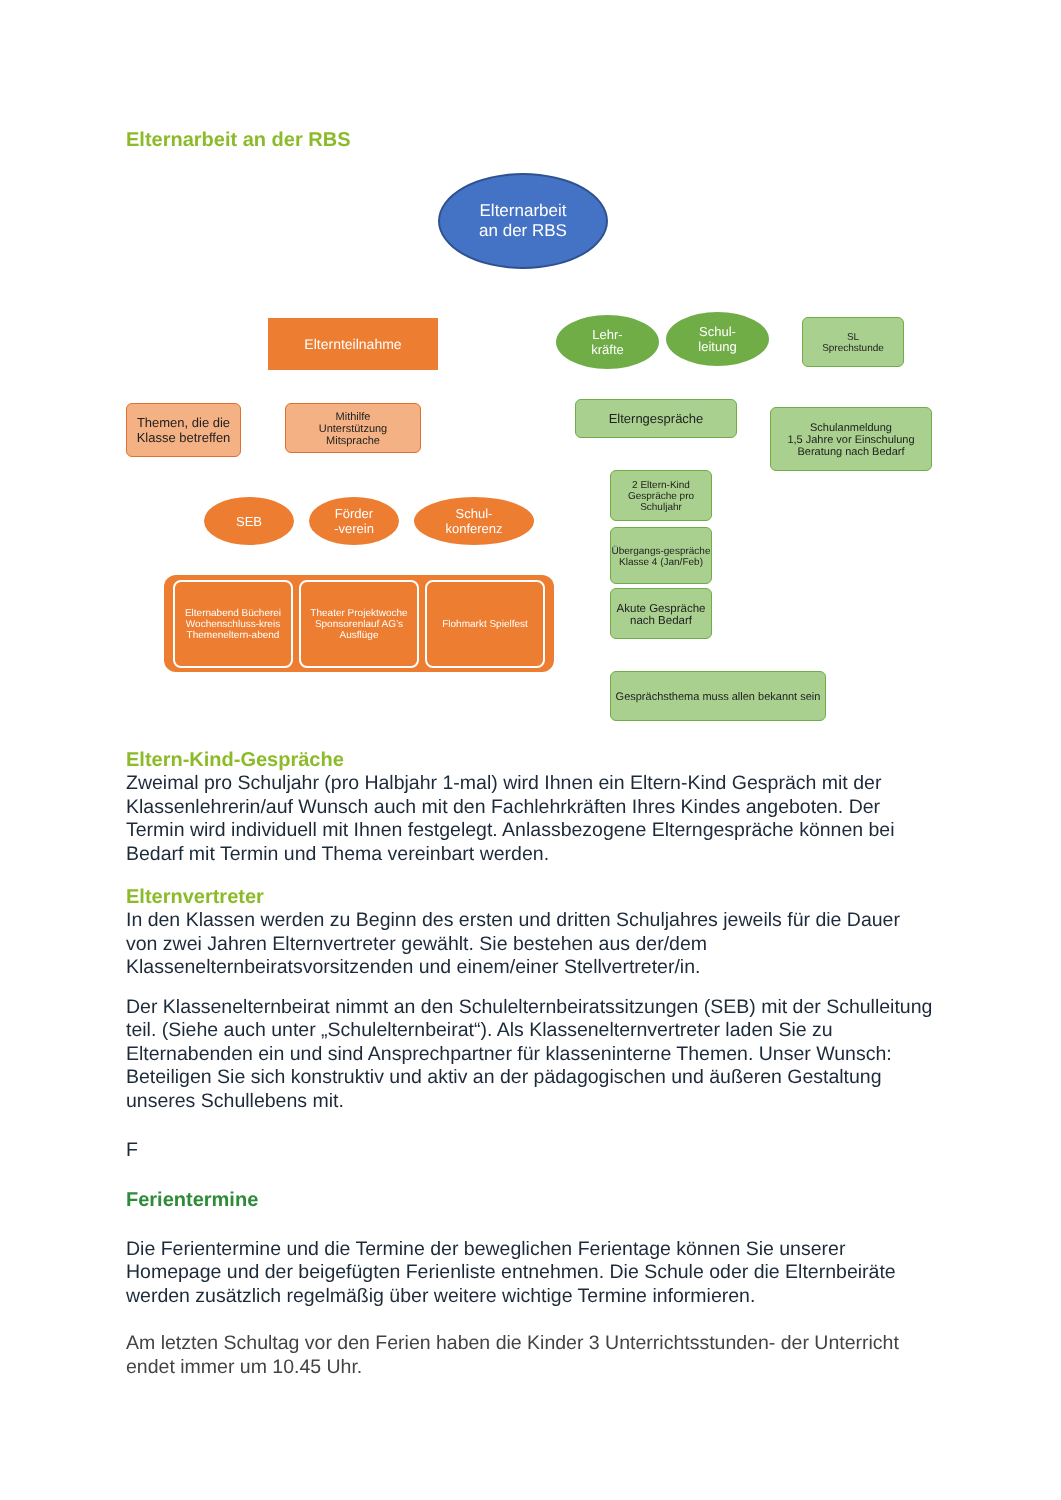Elternarbeit an der RBS
Elternarbeit
an der RBS
Elternteilnahme
Themen, die die Klasse betreffen
Mithilfe
Unterstützung
Mitsprache
SEB
Förder
-verein
Schul-
konferenz
Elternabend Bücherei Wochenschluss-kreis Themeneltern-abend
Theater Projektwoche Sponsorenlauf AG’s Ausflüge
Flohmarkt Spielfest
Lehr-
kräfte
Schul-
leitung
SL
Sprechstunde
Elterngespräche
Schulanmeldung
1,5 Jahre vor Einschulung
Beratung nach Bedarf
2 Eltern-Kind Gespräche pro Schuljahr
Übergangs-gespräche Klasse 4 (Jan/Feb)
Akute Gespräche nach Bedarf
Gesprächsthema muss allen bekannt sein
Eltern-Kind-Gespräche
Zweimal pro Schuljahr (pro Halbjahr 1-mal) wird Ihnen ein Eltern-Kind Gespräch mit der Klassenlehrerin/auf Wunsch auch mit den Fachlehrkräften Ihres Kindes angeboten. Der Termin wird individuell mit Ihnen festgelegt. Anlassbezogene Elterngespräche können bei Bedarf mit Termin und Thema vereinbart werden.
Elternvertreter
In den Klassen werden zu Beginn des ersten und dritten Schuljahres jeweils für die Dauer von zwei Jahren Elternvertreter gewählt. Sie bestehen aus der/dem Klassenelternbeiratsvorsitzenden und einem/einer Stellvertreter/in.
Der Klassenelternbeirat nimmt an den Schulelternbeiratssitzungen (SEB) mit der Schulleitung teil. (Siehe auch unter „Schulelternbeirat“). Als Klassenelternvertreter laden Sie zu Elternabenden ein und sind Ansprechpartner für klasseninterne Themen. Unser Wunsch: Beteiligen Sie sich konstruktiv und aktiv an der pädagogischen und äußeren Gestaltung unseres Schullebens mit.
F
Ferientermine
Die Ferientermine und die Termine der beweglichen Ferientage können Sie unserer Homepage und der beigefügten Ferienliste entnehmen. Die Schule oder die Elternbeiräte werden zusätzlich regelmäßig über weitere wichtige Termine informieren.
Am letzten Schultag vor den Ferien haben die Kinder 3 Unterrichtsstunden- der Unterricht endet immer um 10.45 Uhr.